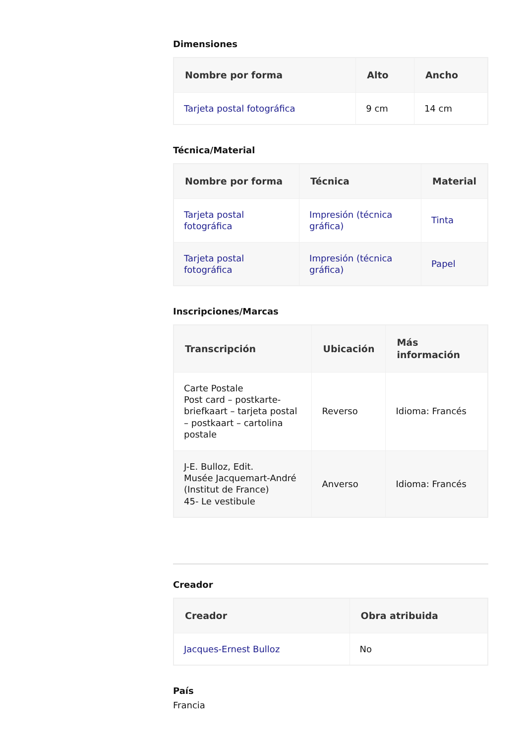Dimensiones
| Nombre por forma | Alto | Ancho |
| --- | --- | --- |
| Tarjeta postal fotográfica | 9 cm | 14 cm |
Técnica/Material
| Nombre por forma | Técnica | Material |
| --- | --- | --- |
| Tarjeta postal fotográfica | Impresión (técnica gráfica) | Tinta |
| Tarjeta postal fotográfica | Impresión (técnica gráfica) | Papel |
Inscripciones/Marcas
| Transcripción | Ubicación | Más información |
| --- | --- | --- |
| Carte Postale Post card – postkarte-briefkaart – tarjeta postal – postkaart – cartolina postale | Reverso | Idioma: Francés |
| J-E. Bulloz, Edit. Musée Jacquemart-André (Institut de France) 45- Le vestibule | Anverso | Idioma: Francés |
Creador
| Creador | Obra atribuida |
| --- | --- |
| Jacques-Ernest Bulloz | No |
País
Francia